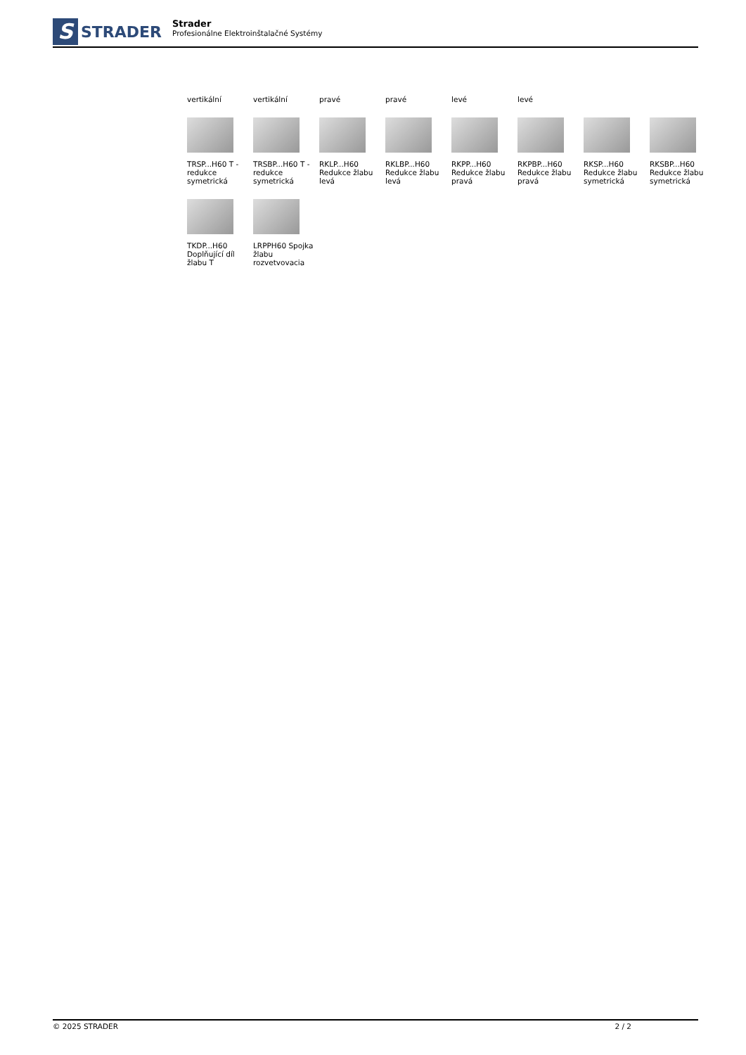S
STRADER
Strader
Profesionálne Elektroinštalačné Systémy
| vertikální | vertikální | pravé | pravé | levé | levé | | |
| TRSP...H60 T - redukce symetrická | TRSBP...H60 T - redukce symetrická | RKLP...H60 Redukce žlabu levá | RKLBP...H60 Redukce žlabu levá | RKPP...H60 Redukce žlabu pravá | RKPBP...H60 Redukce žlabu pravá | RKSP...H60 Redukce žlabu symetrická | RKSBP...H60 Redukce žlabu symetrická |
| TKDP...H60 Doplňující díl žlabu T | LRPPH60 Spojka žlabu rozvetvovacia | | | | | | |
© 2025 STRADER 2 / 2